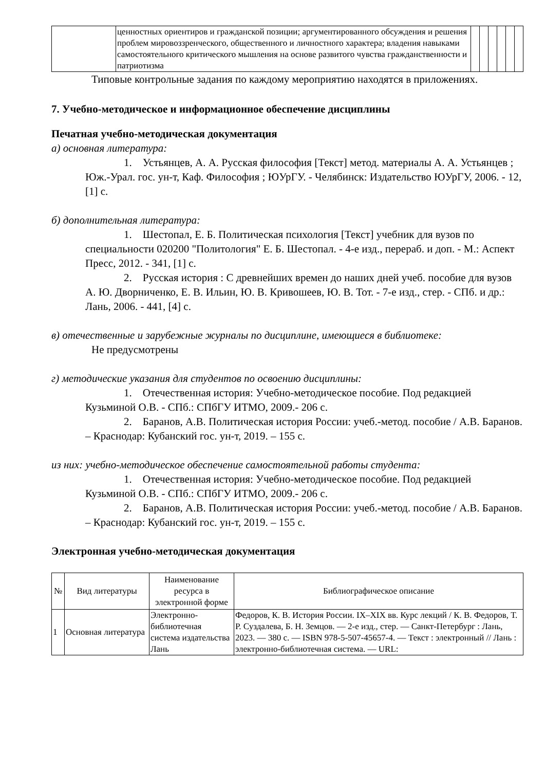| | ценностных ориентиров и гражданской позиции; аргументированного обсуждения и решения проблем мировоззренческого, общественного и личностного характера; владения навыками самостоятельного критического мышления на основе развитого чувства гражданственности и патриотизма | | | | | | |
Типовые контрольные задания по каждому мероприятию находятся в приложениях.
7. Учебно-методическое и информационное обеспечение дисциплины
Печатная учебно-методическая документация
а) основная литература:
1. Устьянцев, А. А. Русская философия [Текст] метод. материалы А. А. Устьянцев ; Юж.-Урал. гос. ун-т, Каф. Философия ; ЮУрГУ. - Челябинск: Издательство ЮУрГУ, 2006. - 12, [1] с.
б) дополнительная литература:
1. Шестопал, Е. Б. Политическая психология [Текст] учебник для вузов по специальности 020200 "Политология" Е. Б. Шестопал. - 4-е изд., перераб. и доп. - М.: Аспект Пресс, 2012. - 341, [1] с.
2. Русская история : С древнейших времен до наших дней учеб. пособие для вузов А. Ю. Дворниченко, Е. В. Ильин, Ю. В. Кривошеев, Ю. В. Тот. - 7-е изд., стер. - СПб. и др.: Лань, 2006. - 441, [4] с.
в) отечественные и зарубежные журналы по дисциплине, имеющиеся в библиотеке:
Не предусмотрены
г) методические указания для студентов по освоению дисциплины:
1. Отечественная история: Учебно-методическое пособие. Под редакцией Кузьминой О.В. - СПб.: СПбГУ ИТМО, 2009.- 206 с.
2. Баранов, А.В. Политическая история России: учеб.-метод. пособие / А.В. Баранов. – Краснодар: Кубанский гос. ун-т, 2019. – 155 с.
из них: учебно-методическое обеспечение самостоятельной работы студента:
1. Отечественная история: Учебно-методическое пособие. Под редакцией Кузьминой О.В. - СПб.: СПбГУ ИТМО, 2009.- 206 с.
2. Баранов, А.В. Политическая история России: учеб.-метод. пособие / А.В. Баранов. – Краснодар: Кубанский гос. ун-т, 2019. – 155 с.
Электронная учебно-методическая документация
| № | Вид литературы | Наименование ресурса в электронной форме | Библиографическое описание |
| --- | --- | --- | --- |
| 1 | Основная литература | Электронно-библиотечная система издательства Лань | Федоров, К. В. История России. IX–XIX вв. Курс лекций / К. В. Федоров, Т. Р. Суздалева, Б. Н. Земцов. — 2-е изд., стер. — Санкт-Петербург : Лань, 2023. — 380 с. — ISBN 978-5-507-45657-4. — Текст : электронный // Лань : электронно-библиотечная система. — URL: |